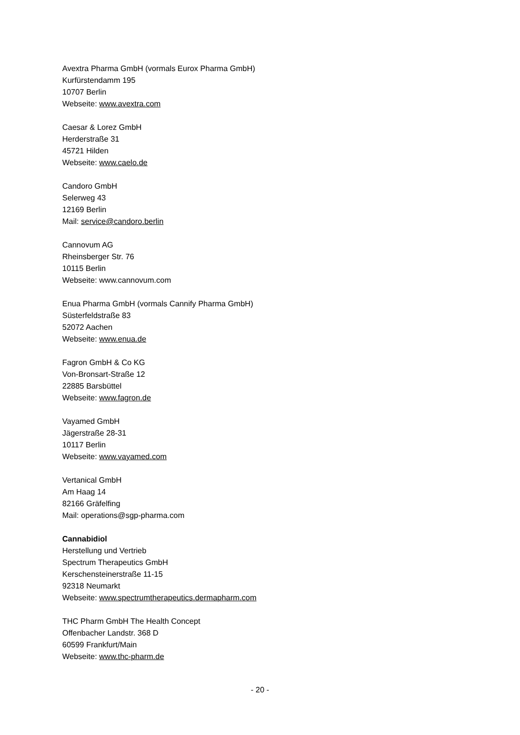Avextra Pharma GmbH (vormals Eurox Pharma GmbH)
Kurfürstendamm 195
10707 Berlin
Webseite: www.avextra.com
Caesar & Lorez GmbH
Herderstraße 31
45721 Hilden
Webseite: www.caelo.de
Candoro GmbH
Selerweg 43
12169 Berlin
Mail: service@candoro.berlin
Cannovum AG
Rheinsberger Str. 76
10115 Berlin
Webseite: www.cannovum.com
Enua Pharma GmbH (vormals Cannify Pharma GmbH)
Süsterfeldstraße 83
52072 Aachen
Webseite: www.enua.de
Fagron GmbH & Co KG
Von-Bronsart-Straße 12
22885 Barsbüttel
Webseite: www.fagron.de
Vayamed GmbH
Jägerstraße 28-31
10117 Berlin
Webseite: www.vayamed.com
Vertanical GmbH
Am Haag 14
82166 Gräfelfing
Mail: operations@sgp-pharma.com
Cannabidiol
Herstellung und Vertrieb
Spectrum Therapeutics GmbH
Kerschensteinerstraße 11-15
92318 Neumarkt
Webseite: www.spectrumtherapeutics.dermapharm.com
THC Pharm GmbH The Health Concept
Offenbacher Landstr. 368 D
60599 Frankfurt/Main
Webseite: www.thc-pharm.de
- 20 -